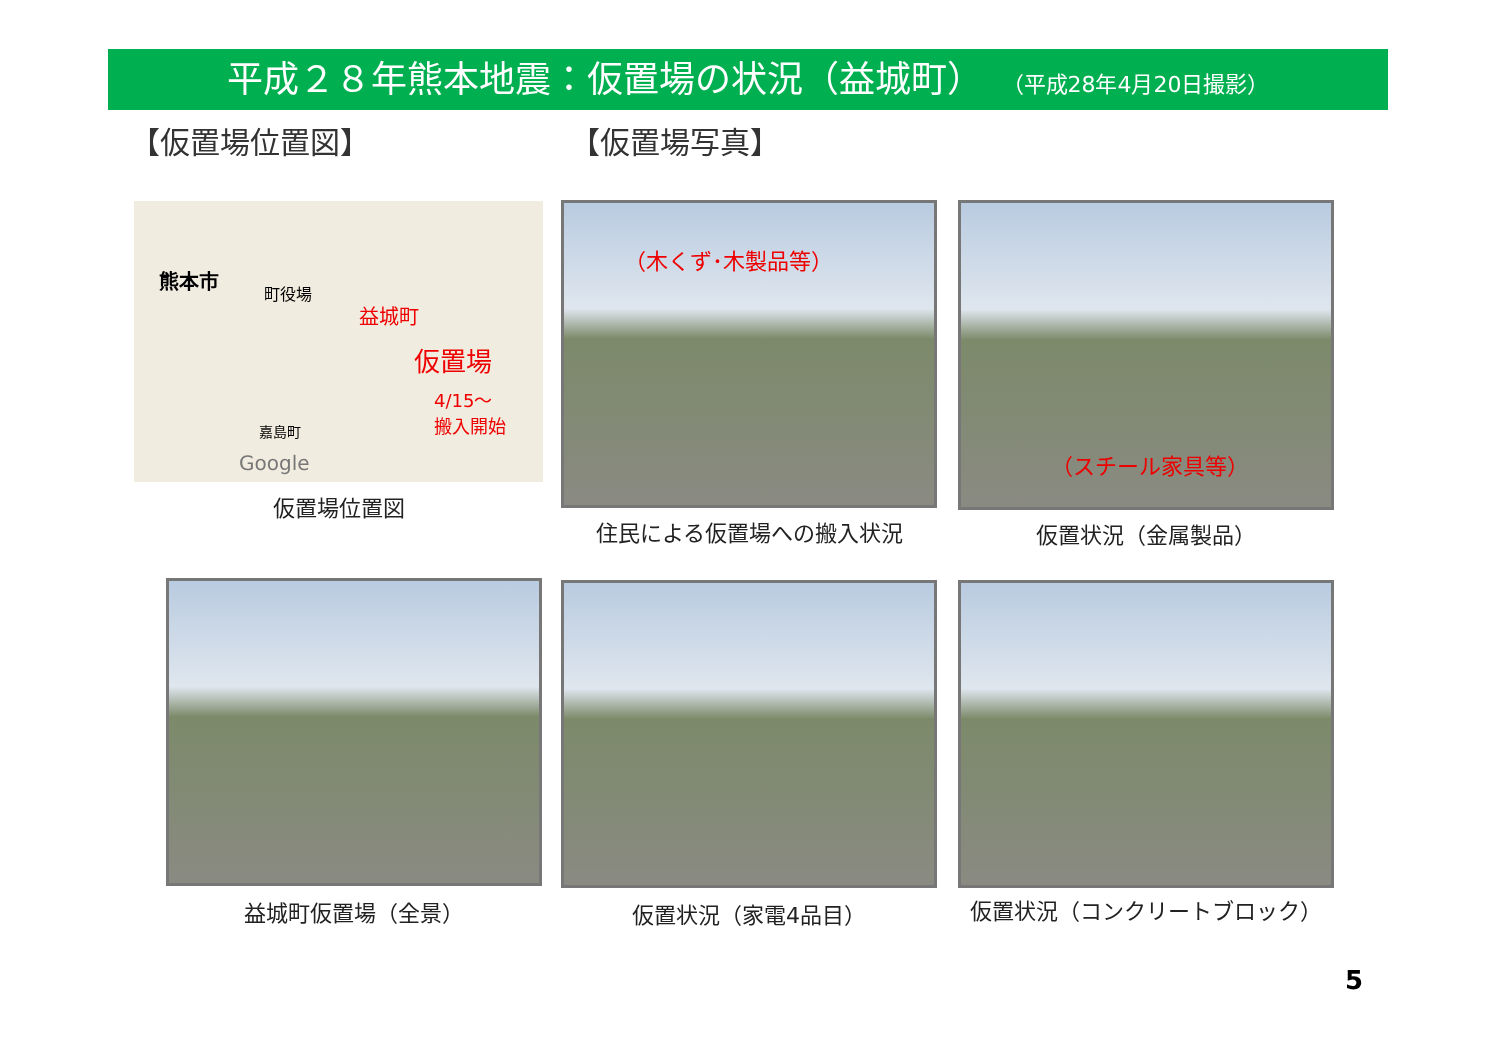平成２８年熊本地震：仮置場の状況（益城町） （平成28年4月20日撮影）
【仮置場位置図】 【仮置場写真】
熊本市
町役場
益城町
仮置場
4/15～
搬入開始
嘉島町
Google
仮置場位置図
（木くず･木製品等）
住民による仮置場への搬入状況
（スチール家具等）
仮置状況（金属製品）
益城町仮置場（全景） 仮置状況（家電4品目） 仮置状況（コンクリートブロック）
5